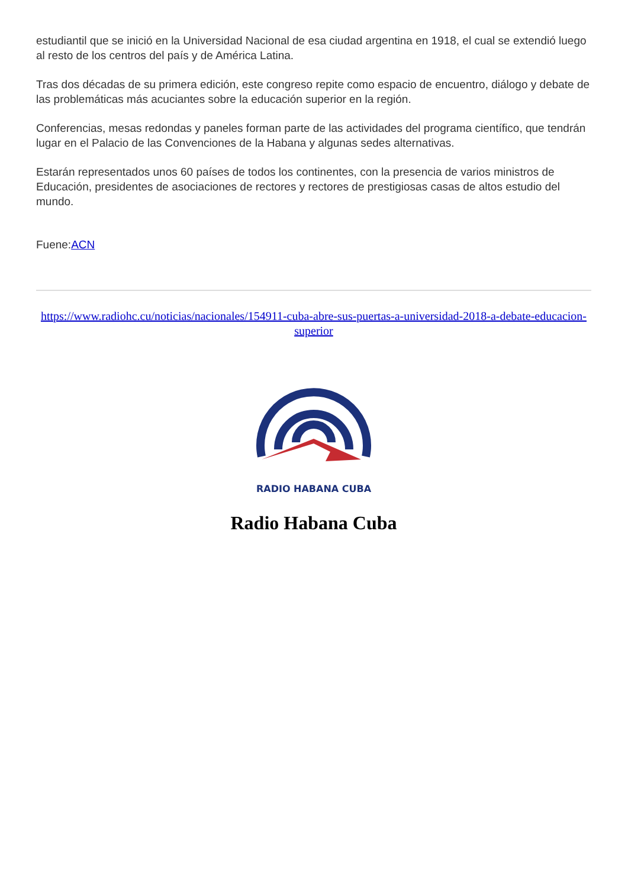estudiantil que se inició en la Universidad Nacional de esa ciudad argentina en 1918, el cual se extendió luego al resto de los centros del país y de América Latina.
Tras dos décadas de su primera edición, este congreso repite como espacio de encuentro, diálogo y debate de las problemáticas más acuciantes sobre la educación superior en la región.
Conferencias, mesas redondas y paneles forman parte de las actividades del programa científico, que tendrán lugar en el Palacio de las Convenciones de la Habana y algunas sedes alternativas.
Estarán representados unos 60 países de todos los continentes, con la presencia de varios ministros de Educación, presidentes de asociaciones de rectores y rectores de prestigiosas casas de altos estudio del mundo.
Fuene:ACN
https://www.radiohc.cu/noticias/nacionales/154911-cuba-abre-sus-puertas-a-universidad-2018-a-debate-educacion-superior
RADIO HABANA CUBA
Radio Habana Cuba